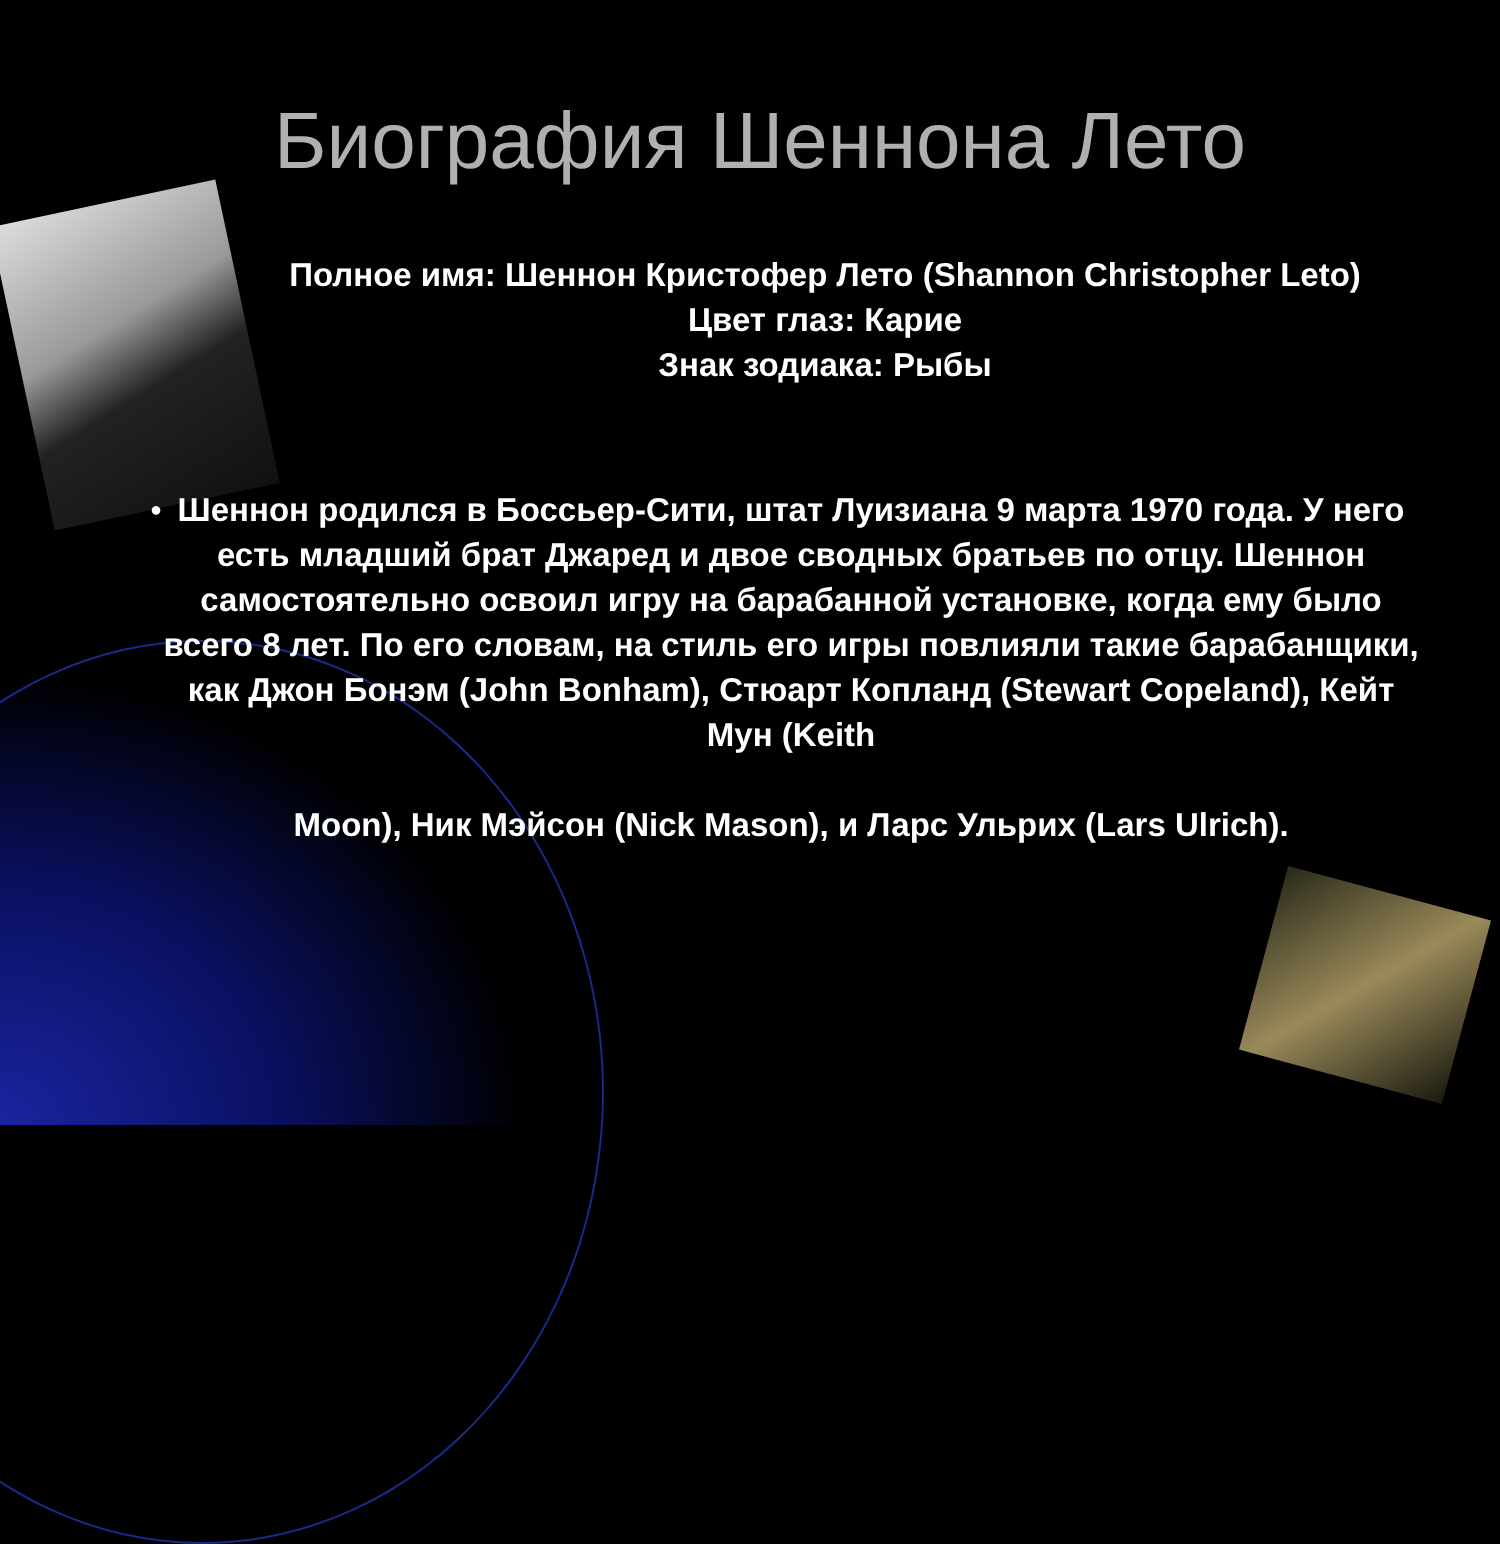Биография Шеннона Лето
Полное имя: Шеннон Кристофер Лето (Shannon Christopher Leto)
Цвет глаз: Карие
Знак зодиака: Рыбы
●
Шеннон родился в Боссьер-Сити, штат Луизиана 9 марта 1970 года. У него есть младший брат Джаред и двое сводных братьев по отцу. Шеннон самостоятельно освоил игру на барабанной установке, когда ему было всего 8 лет. По его словам, на стиль его игры повлияли такие барабанщики, как Джон Бонэм (John Bonham), Стюарт Копланд (Stewart Copeland), Кейт Мун (Keith
Moon), Ник Мэйсон (Nick Mason), и Ларс Ульрих (Lars Ulrich).